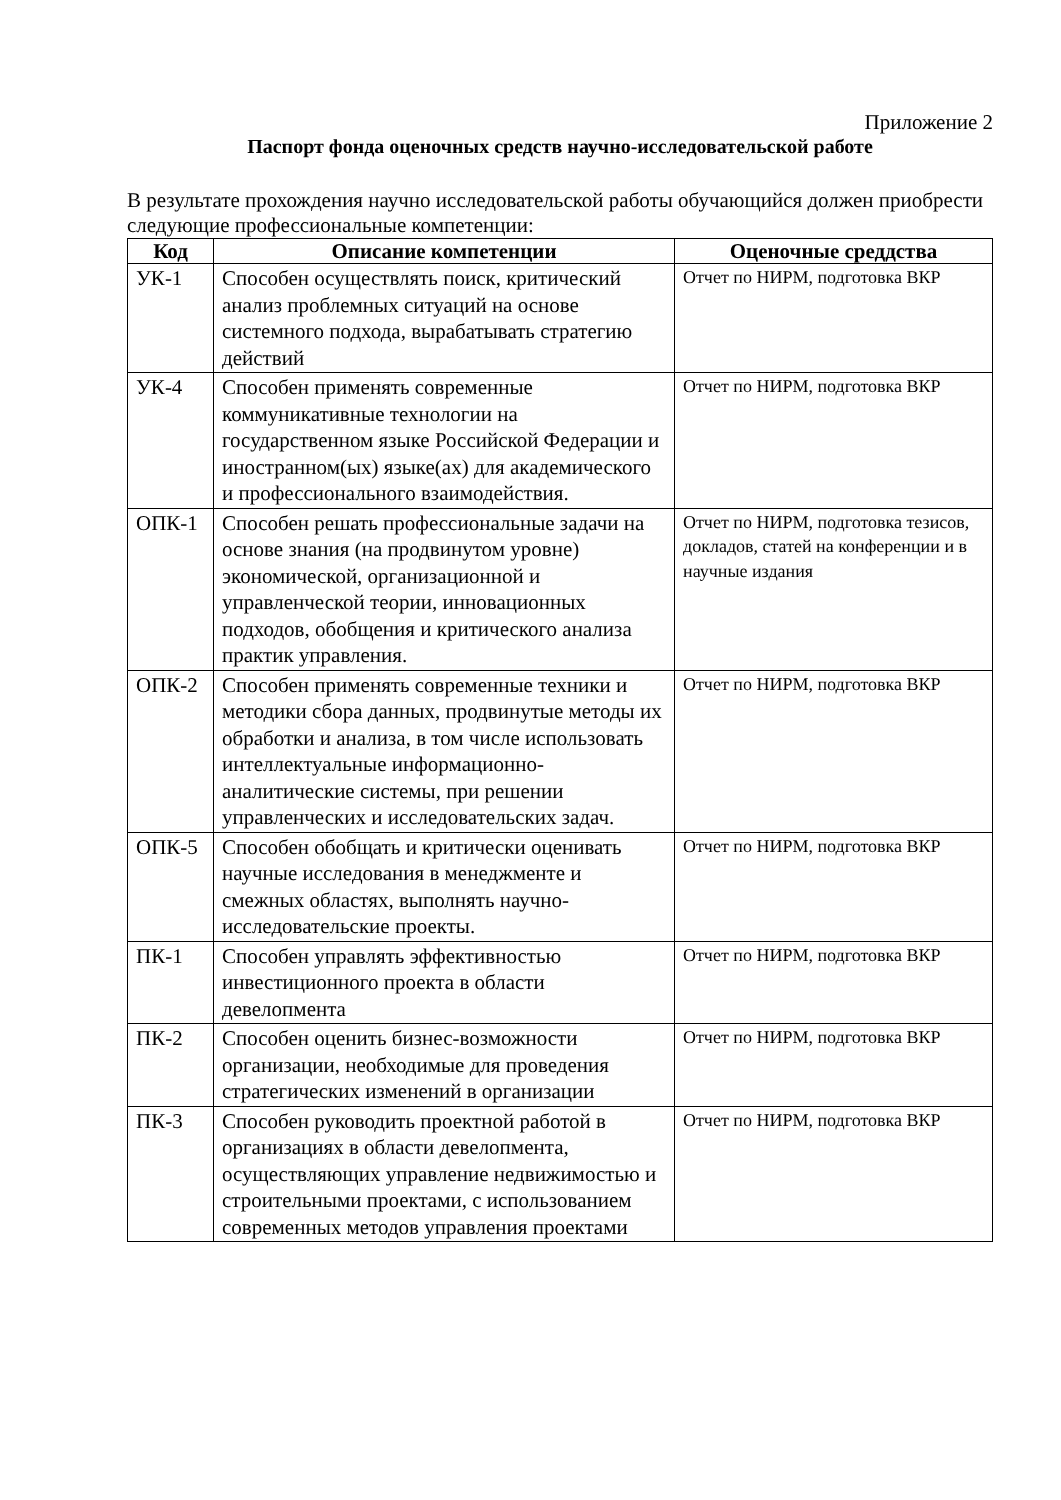Приложение 2
Паспорт фонда оценочных средств научно-исследовательской работе
В результате прохождения научно исследовательской работы обучающийся должен приобрести следующие профессиональные компетенции:
| Код | Описание компетенции | Оценочные среддства |
| --- | --- | --- |
| УК-1 | Способен осуществлять поиск, критический анализ проблемных ситуаций на основе системного подхода, вырабатывать стратегию действий | Отчет по НИРМ, подготовка ВКР |
| УК-4 | Способен применять современные коммуникативные технологии на государственном языке Российской Федерации и иностранном(ых) языке(ах) для академического и профессионального взаимодействия. | Отчет по НИРМ, подготовка ВКР |
| ОПК-1 | Способен решать профессиональные задачи на основе знания (на продвинутом уровне) экономической, организационной и управленческой теории, инновационных подходов, обобщения и критического анализа практик управления. | Отчет по НИРМ, подготовка тезисов, докладов, статей на конференции и в научные издания |
| ОПК-2 | Способен применять современные техники и методики сбора данных, продвинутые методы их обработки и анализа, в том числе использовать интеллектуальные информационно-аналитические системы, при решении управленческих и исследовательских задач. | Отчет по НИРМ, подготовка ВКР |
| ОПК-5 | Способен обобщать и критически оценивать научные исследования в менеджменте и смежных областях, выполнять научно-исследовательские проекты. | Отчет по НИРМ, подготовка ВКР |
| ПК-1 | Способен управлять эффективностью инвестиционного проекта в области девелопмента | Отчет по НИРМ, подготовка ВКР |
| ПК-2 | Способен оценить бизнес-возможности организации, необходимые для проведения стратегических изменений в организации | Отчет по НИРМ, подготовка ВКР |
| ПК-3 | Способен руководить проектной работой в организациях в области девелопмента, осуществляющих управление недвижимостью и строительными проектами, с использованием современных методов управления проектами | Отчет по НИРМ, подготовка ВКР |